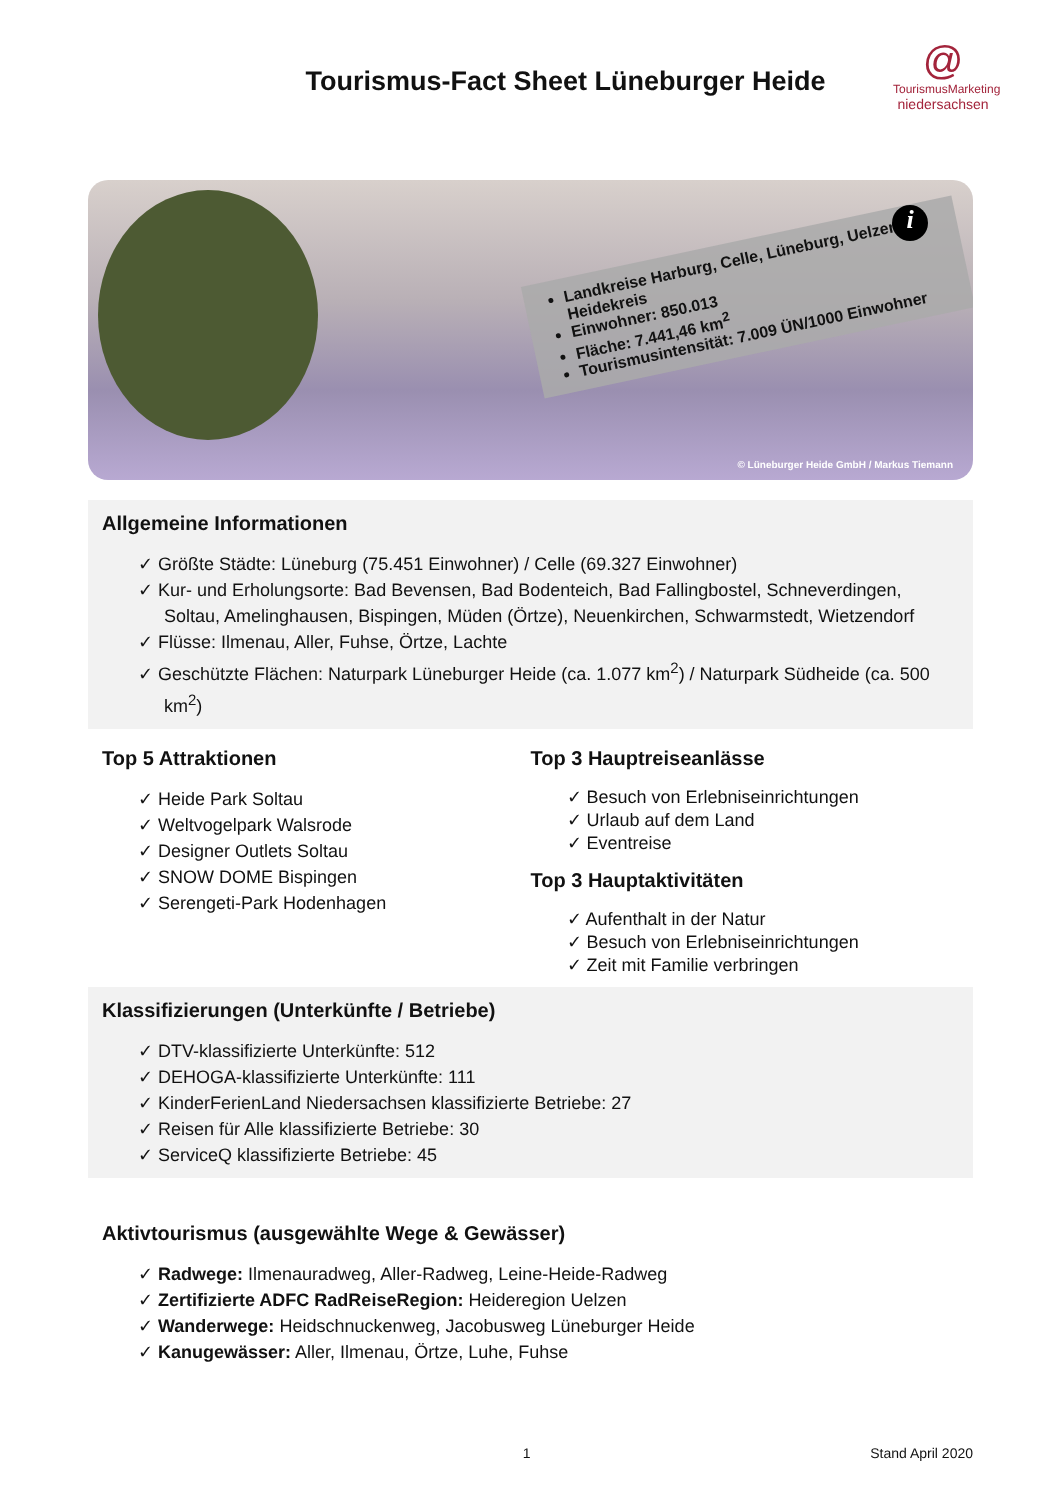Tourismus-Fact Sheet Lüneburger Heide
@
TourismusMarketing
niedersachsen
Landkreise Harburg, Celle, Lüneburg, Uelzen, Heidekreis
Einwohner: 850.013
Fläche: 7.441,46 km<sup>2</sup>
Tourismusintensität: 7.009 ÜN/1000 Einwohner
i
© Lüneburger Heide GmbH / Markus Tiemann
Allgemeine Informationen
✓ Größte Städte: Lüneburg (75.451 Einwohner) / Celle (69.327 Einwohner)
✓ Kur- und Erholungsorte: Bad Bevensen, Bad Bodenteich, Bad Fallingbostel, Schneverdingen, Soltau, Amelinghausen, Bispingen, Müden (Örtze), Neuenkirchen, Schwarmstedt, Wietzendorf
✓ Flüsse: Ilmenau, Aller, Fuhse, Örtze, Lachte
✓ Geschützte Flächen: Naturpark Lüneburger Heide (ca. 1.077 km<sup>2</sup>) / Naturpark Südheide (ca. 500 km<sup>2</sup>)
Top 5 Attraktionen
✓ Heide Park Soltau
✓ Weltvogelpark Walsrode
✓ Designer Outlets Soltau
✓ SNOW DOME Bispingen
✓ Serengeti-Park Hodenhagen
Top 3 Hauptreiseanlässe
✓ Besuch von Erlebniseinrichtungen
✓ Urlaub auf dem Land
✓ Eventreise
Top 3 Hauptaktivitäten
✓ Aufenthalt in der Natur
✓ Besuch von Erlebniseinrichtungen
✓ Zeit mit Familie verbringen
Klassifizierungen (Unterkünfte / Betriebe)
✓ DTV-klassifizierte Unterkünfte: 512
✓ DEHOGA-klassifizierte Unterkünfte: 111
✓ KinderFerienLand Niedersachsen klassifizierte Betriebe: 27
✓ Reisen für Alle klassifizierte Betriebe: 30
✓ ServiceQ klassifizierte Betriebe: 45
Aktivtourismus (ausgewählte Wege & Gewässer)
✓ Radwege: Ilmenauradweg, Aller-Radweg, Leine-Heide-Radweg
✓ Zertifizierte ADFC RadReiseRegion: Heideregion Uelzen
✓ Wanderwege: Heidschnuckenweg, Jacobusweg Lüneburger Heide
✓ Kanugewässer: Aller, Ilmenau, Örtze, Luhe, Fuhse
1 Stand April 2020